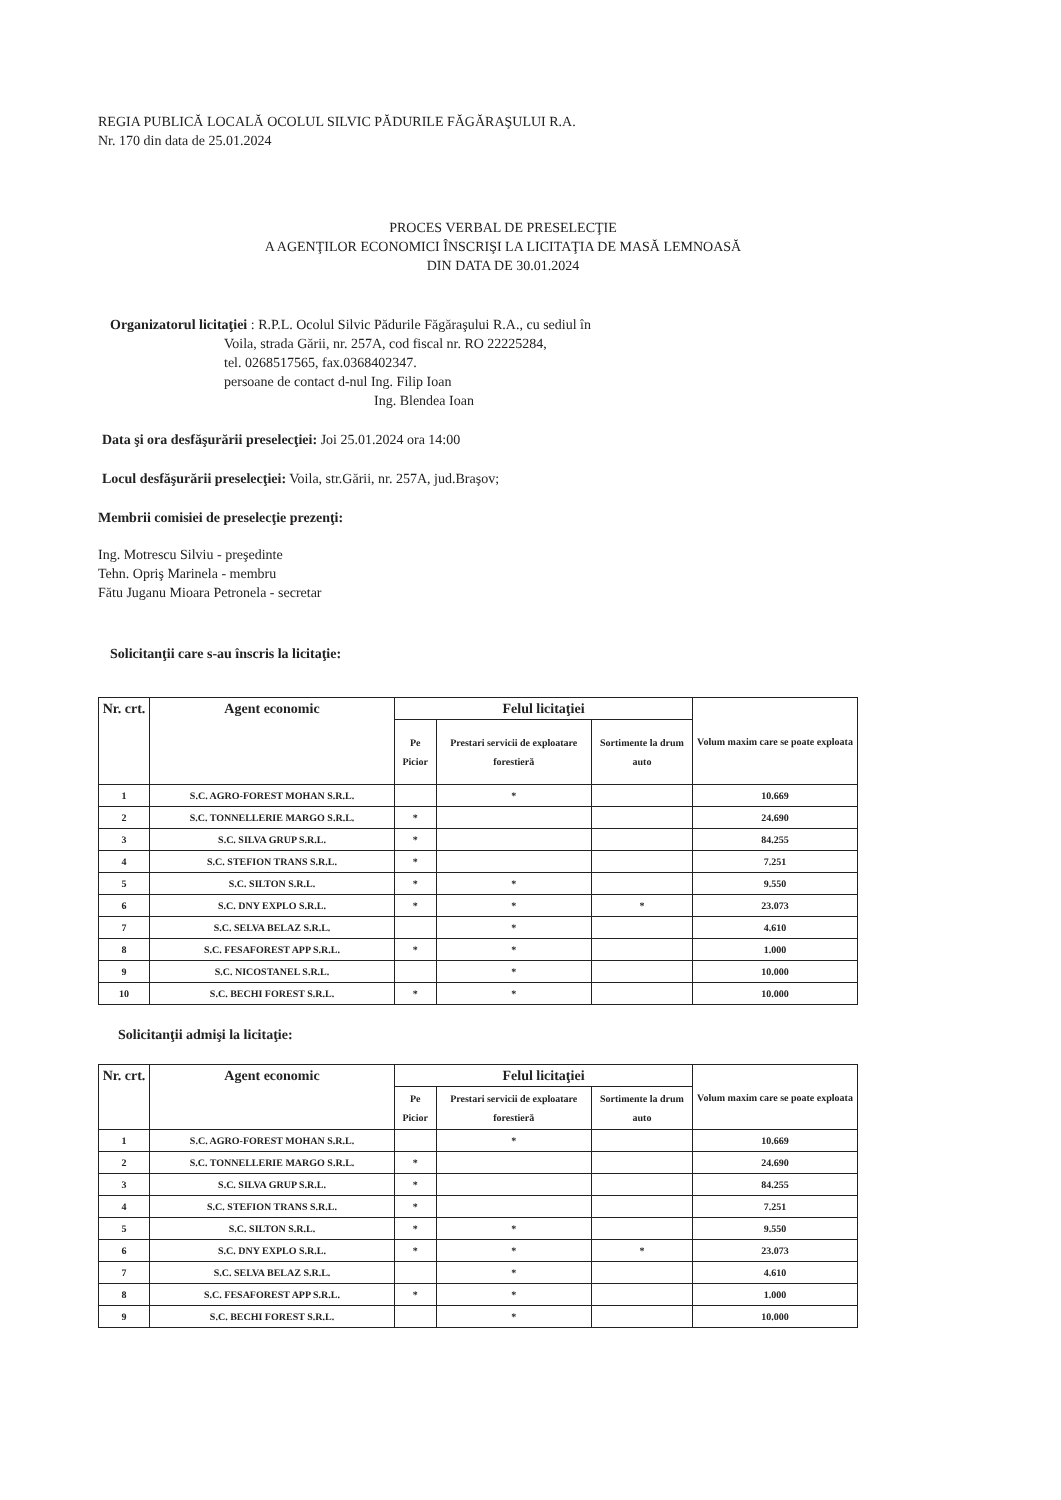REGIA PUBLICĂ LOCALĂ OCOLUL SILVIC PĂDURILE FĂGĂRAŞULUI R.A.
Nr. 170 din data de 25.01.2024
PROCES VERBAL DE PRESELECŢIE
A AGENŢILOR ECONOMICI ÎNSCRIŞI LA LICITAŢIA DE MASĂ LEMNOASĂ
DIN DATA DE 30.01.2024
Organizatorul licitaţiei : R.P.L. Ocolul Silvic Pădurile Făgăraşului R.A., cu sediul în
Voila, strada Gării, nr. 257A, cod fiscal nr. RO 22225284,
tel. 0268517565, fax.0368402347.
persoane de contact d-nul Ing. Filip Ioan
Ing. Blendea Ioan
Data şi ora desfăşurării preselecţiei: Joi 25.01.2024 ora 14:00
Locul desfăşurării preselecţiei: Voila, str.Gării, nr. 257A, jud.Braşov;
Membrii comisiei de preselecţie prezenţi:
Ing. Motrescu Silviu - preşedinte
Tehn. Opriş Marinela - membru
Fătu Juganu Mioara Petronela - secretar
Solicitanţii care s-au înscris la licitaţie:
| Nr. crt. | Agent economic | Felul licitaţiei | | | Volum maxim care se poate exploata |
| --- | --- | --- | --- | --- | --- |
| | | Pe Picior | Prestari servicii de exploatare forestieră | Sortimente la drum auto | |
| 1 | S.C. AGRO-FOREST MOHAN S.R.L. | | * | | 10.669 |
| 2 | S.C. TONNELLERIE MARGO S.R.L. | * | | | 24.690 |
| 3 | S.C. SILVA GRUP S.R.L. | * | | | 84.255 |
| 4 | S.C. STEFION TRANS S.R.L. | * | | | 7.251 |
| 5 | S.C. SILTON S.R.L. | * | * | | 9.550 |
| 6 | S.C. DNY EXPLO S.R.L. | * | * | * | 23.073 |
| 7 | S.C. SELVA BELAZ S.R.L. | | * | | 4.610 |
| 8 | S.C. FESAFOREST APP S.R.L. | * | * | | 1.000 |
| 9 | S.C. NICOSTANEL S.R.L. | | * | | 10.000 |
| 10 | S.C. BECHI FOREST S.R.L. | * | * | | 10.000 |
Solicitanţii admişi la licitaţie:
| Nr. crt. | Agent economic | Felul licitaţiei | | | Volum maxim care se poate exploata |
| --- | --- | --- | --- | --- | --- |
| | | Pe Picior | Prestari servicii de exploatare forestieră | Sortimente la drum auto | |
| 1 | S.C. AGRO-FOREST MOHAN S.R.L. | | * | | 10.669 |
| 2 | S.C. TONNELLERIE MARGO S.R.L. | * | | | 24.690 |
| 3 | S.C. SILVA GRUP S.R.L. | * | | | 84.255 |
| 4 | S.C. STEFION TRANS S.R.L. | * | | | 7.251 |
| 5 | S.C. SILTON S.R.L. | * | * | | 9.550 |
| 6 | S.C. DNY EXPLO S.R.L. | * | * | * | 23.073 |
| 7 | S.C. SELVA BELAZ S.R.L. | | * | | 4.610 |
| 8 | S.C. FESAFOREST APP S.R.L. | * | * | | 1.000 |
| 9 | S.C. BECHI FOREST S.R.L. | | * | | 10.000 |